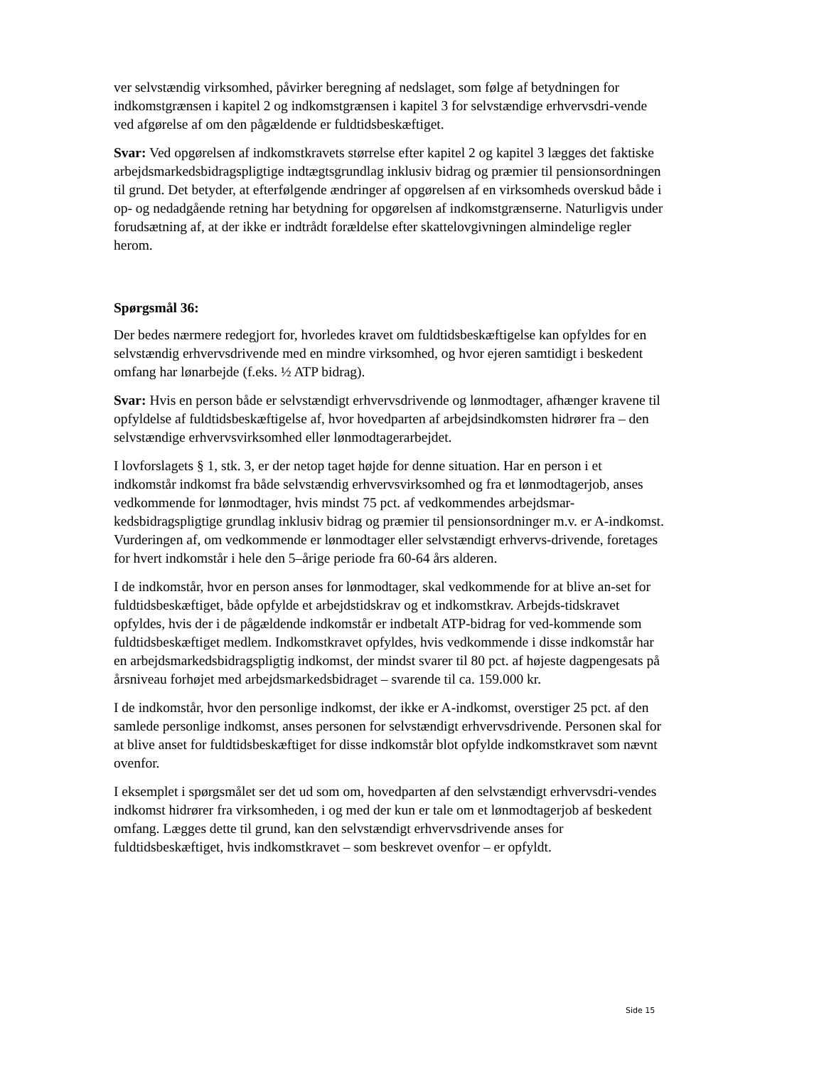ver selvstændig virksomhed, påvirker beregning af nedslaget, som følge af betydningen for indkomstgrænsen i kapitel 2 og indkomstgrænsen i kapitel 3 for selvstændige erhvervsdri-vende ved afgørelse af om den pågældende er fuldtidsbeskæftiget.
Svar: Ved opgørelsen af indkomstkravets størrelse efter kapitel 2 og kapitel 3 lægges det faktiske arbejdsmarkedsbidragspligtige indtægtsgrundlag inklusiv bidrag og præmier til pensionsordningen til grund. Det betyder, at efterfølgende ændringer af opgørelsen af en virksomheds overskud både i op- og nedadgående retning har betydning for opgørelsen af indkomstgrænserne. Naturligvis under forudsætning af, at der ikke er indtrådt forældelse efter skattelovgivningen almindelige regler herom.
Spørgsmål 36:
Der bedes nærmere redegjort for, hvorledes kravet om fuldtidsbeskæftigelse kan opfyldes for en selvstændig erhvervsdrivende med en mindre virksomhed, og hvor ejeren samtidigt i beskedent omfang har lønarbejde (f.eks. ½ ATP bidrag).
Svar: Hvis en person både er selvstændigt erhvervsdrivende og lønmodtager, afhænger kravene til opfyldelse af fuldtidsbeskæftigelse af, hvor hovedparten af arbejdsindkomsten hidrører fra – den selvstændige erhvervsvirksomhed eller lønmodtagerarbejdet.
I lovforslagets § 1, stk. 3, er der netop taget højde for denne situation. Har en person i et indkomstår indkomst fra både selvstændig erhvervsvirksomhed og fra et lønmodtagerjob, anses vedkommende for lønmodtager, hvis mindst 75 pct. af vedkommendes arbejdsmar-kedsbidragspligtige grundlag inklusiv bidrag og præmier til pensionsordninger m.v. er A-indkomst. Vurderingen af, om vedkommende er lønmodtager eller selvstændigt erhvervs-drivende, foretages for hvert indkomstår i hele den 5–årige periode fra 60-64 års alderen.
I de indkomstår, hvor en person anses for lønmodtager, skal vedkommende for at blive an-set for fuldtidsbeskæftiget, både opfylde et arbejdstidskrav og et indkomstkrav. Arbejds-tidskravet opfyldes, hvis der i de pågældende indkomstår er indbetalt ATP-bidrag for ved-kommende som fuldtidsbeskæftiget medlem. Indkomstkravet opfyldes, hvis vedkommende i disse indkomstår har en arbejdsmarkedsbidragspligtig indkomst, der mindst svarer til 80 pct. af højeste dagpengesats på årsniveau forhøjet med arbejdsmarkedsbidraget – svarende til ca. 159.000 kr.
I de indkomstår, hvor den personlige indkomst, der ikke er A-indkomst, overstiger 25 pct. af den samlede personlige indkomst, anses personen for selvstændigt erhvervsdrivende. Personen skal for at blive anset for fuldtidsbeskæftiget for disse indkomstår blot opfylde indkomstkravet som nævnt ovenfor.
I eksemplet i spørgsmålet ser det ud som om, hovedparten af den selvstændigt erhvervsdri-vendes indkomst hidrører fra virksomheden, i og med der kun er tale om et lønmodtagerjob af beskedent omfang. Lægges dette til grund, kan den selvstændigt erhvervsdrivende anses for fuldtidsbeskæftiget, hvis indkomstkravet – som beskrevet ovenfor – er opfyldt.
Side 15